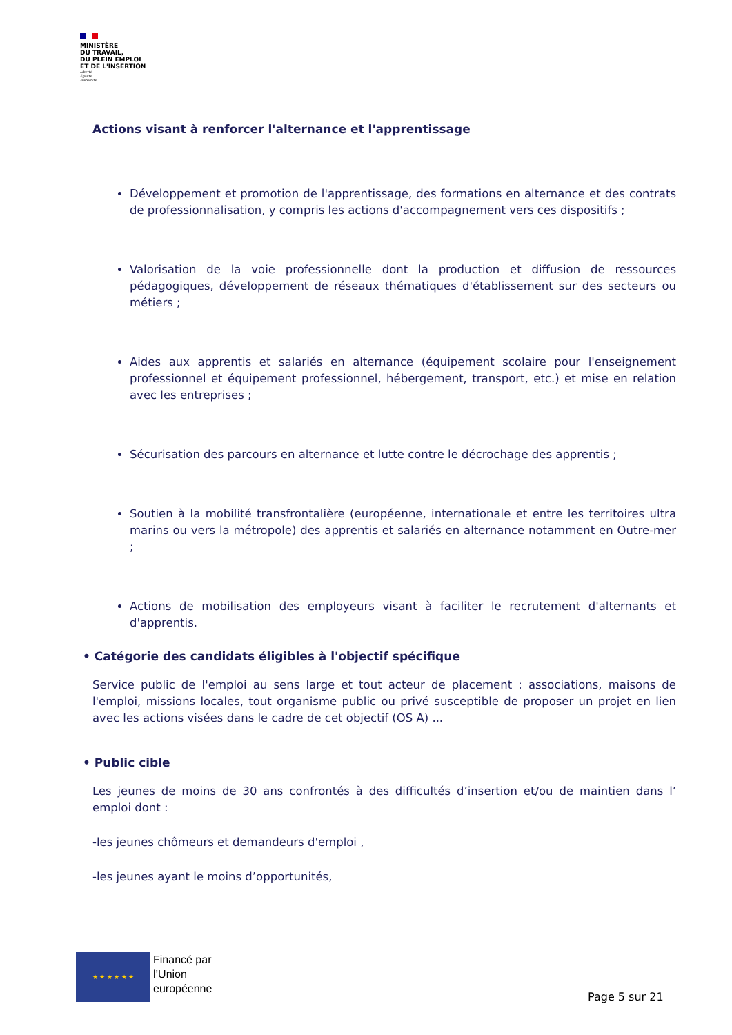MINISTÈRE
DU TRAVAIL,
DU PLEIN EMPLOI
ET DE L'INSERTION
Liberté
Égalité
Fraternité
Actions visant à renforcer l'alternance et l'apprentissage
Développement et promotion de l'apprentissage, des formations en alternance et des contrats de professionnalisation, y compris les actions d'accompagnement vers ces dispositifs ;
Valorisation de la voie professionnelle dont la production et diffusion de ressources pédagogiques, développement de réseaux thématiques d'établissement sur des secteurs ou métiers ;
Aides aux apprentis et salariés en alternance (équipement scolaire pour l'enseignement professionnel et équipement professionnel, hébergement, transport, etc.) et mise en relation avec les entreprises ;
Sécurisation des parcours en alternance et lutte contre le décrochage des apprentis ;
Soutien à la mobilité transfrontalière (européenne, internationale et entre les territoires ultra marins ou vers la métropole) des apprentis et salariés en alternance notamment en Outre-mer ;
Actions de mobilisation des employeurs visant à faciliter le recrutement d'alternants et d'apprentis.
• Catégorie des candidats éligibles à l'objectif spécifique
Service public de l'emploi au sens large et tout acteur de placement : associations, maisons de l'emploi, missions locales, tout organisme public ou privé susceptible de proposer un projet en lien avec les actions visées dans le cadre de cet objectif (OS A) ...
• Public cible
Les jeunes de moins de 30 ans confrontés à des difficultés d’insertion et/ou de maintien dans l’ emploi dont :
-les jeunes chômeurs et demandeurs d'emploi ,
-les jeunes ayant le moins d’opportunités,
★ ★ ★ ★ ★ ★
Financé par
l’Union
européenne
Page 5 sur 21